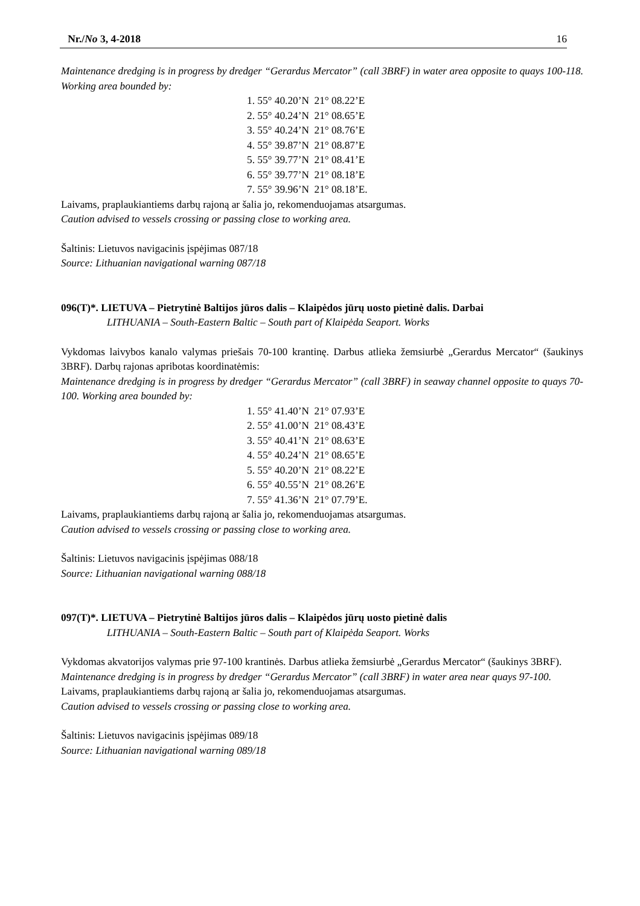Nr./No 3, 4-2018 16
Maintenance dredging is in progress by dredger “Gerardus Mercator” (call 3BRF) in water area opposite to quays 100-118. Working area bounded by:
1. 55° 40.20’N 21° 08.22’E
2. 55° 40.24’N 21° 08.65’E
3. 55° 40.24’N 21° 08.76’E
4. 55° 39.87’N 21° 08.87’E
5. 55° 39.77’N 21° 08.41’E
6. 55° 39.77’N 21° 08.18’E
7. 55° 39.96’N 21° 08.18’E.
Laivams, praplaukiantiems darbų rajoną ar šalia jo, rekomenduojamas atsargumas.
Caution advised to vessels crossing or passing close to working area.
Šaltinis: Lietuvos navigacinis įspėjimas 087/18
Source: Lithuanian navigational warning 087/18
096(T)*. LIETUVA – Pietrytinė Baltijos jūros dalis – Klaipėdos jūrų uosto pietinė dalis. Darbai
LITHUANIA – South-Eastern Baltic – South part of Klaipėda Seaport. Works
Vykdomas laivybos kanalo valymas priešais 70-100 krantinę. Darbus atlieka žemsiurbė „Gerardus Mercator“ (šaukinys 3BRF). Darbų rajonas apribotas koordinatėmis:
Maintenance dredging is in progress by dredger “Gerardus Mercator” (call 3BRF) in seaway channel opposite to quays 70-100. Working area bounded by:
1. 55° 41.40’N 21° 07.93’E
2. 55° 41.00’N 21° 08.43’E
3. 55° 40.41’N 21° 08.63’E
4. 55° 40.24’N 21° 08.65’E
5. 55° 40.20’N 21° 08.22’E
6. 55° 40.55’N 21° 08.26’E
7. 55° 41.36’N 21° 07.79’E.
Laivams, praplaukiantiems darbų rajoną ar šalia jo, rekomenduojamas atsargumas.
Caution advised to vessels crossing or passing close to working area.
Šaltinis: Lietuvos navigacinis įspėjimas 088/18
Source: Lithuanian navigational warning 088/18
097(T)*. LIETUVA – Pietrytinė Baltijos jūros dalis – Klaipėdos jūrų uosto pietinė dalis
LITHUANIA – South-Eastern Baltic – South part of Klaipėda Seaport. Works
Vykdomas akvatorijos valymas prie 97-100 krantinės. Darbus atlieka žemsiurbė „Gerardus Mercator“ (šaukinys 3BRF).
Maintenance dredging is in progress by dredger “Gerardus Mercator” (call 3BRF) in water area near quays 97-100.
Laivams, praplaukiantiems darbų rajoną ar šalia jo, rekomenduojamas atsargumas.
Caution advised to vessels crossing or passing close to working area.
Šaltinis: Lietuvos navigacinis įspėjimas 089/18
Source: Lithuanian navigational warning 089/18